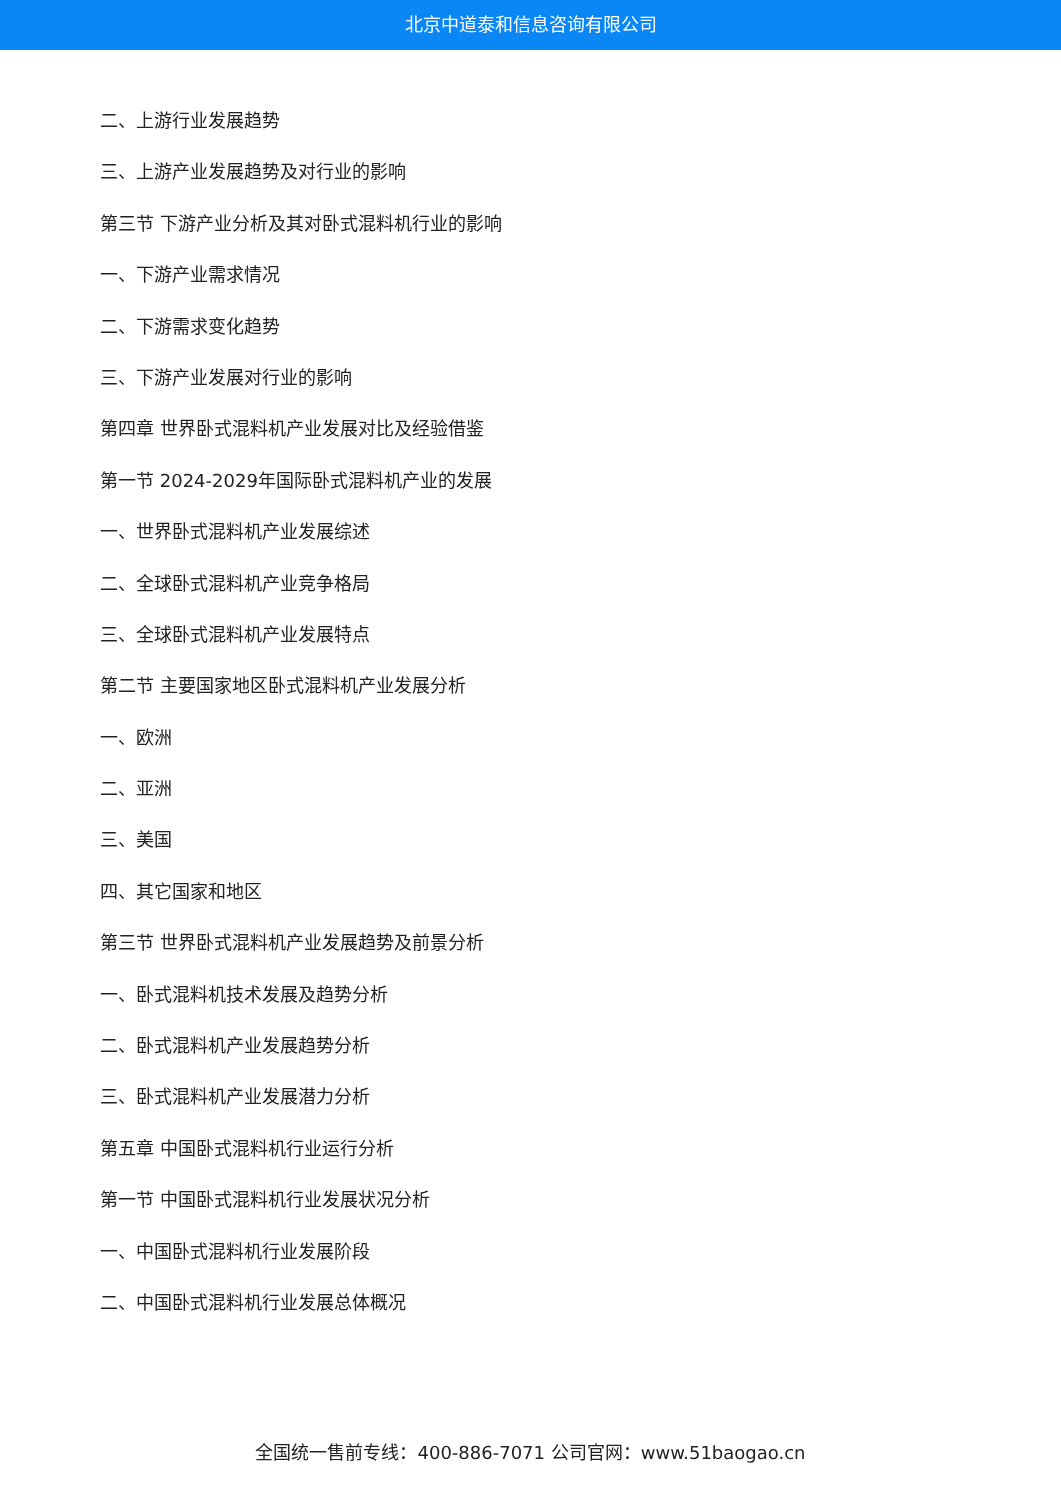北京中道泰和信息咨询有限公司
二、上游行业发展趋势
三、上游产业发展趋势及对行业的影响
第三节 下游产业分析及其对卧式混料机行业的影响
一、下游产业需求情况
二、下游需求变化趋势
三、下游产业发展对行业的影响
第四章 世界卧式混料机产业发展对比及经验借鉴
第一节 2024-2029年国际卧式混料机产业的发展
一、世界卧式混料机产业发展综述
二、全球卧式混料机产业竞争格局
三、全球卧式混料机产业发展特点
第二节 主要国家地区卧式混料机产业发展分析
一、欧洲
二、亚洲
三、美国
四、其它国家和地区
第三节 世界卧式混料机产业发展趋势及前景分析
一、卧式混料机技术发展及趋势分析
二、卧式混料机产业发展趋势分析
三、卧式混料机产业发展潜力分析
第五章 中国卧式混料机行业运行分析
第一节 中国卧式混料机行业发展状况分析
一、中国卧式混料机行业发展阶段
二、中国卧式混料机行业发展总体概况
全国统一售前专线：400-886-7071 公司官网：www.51baogao.cn